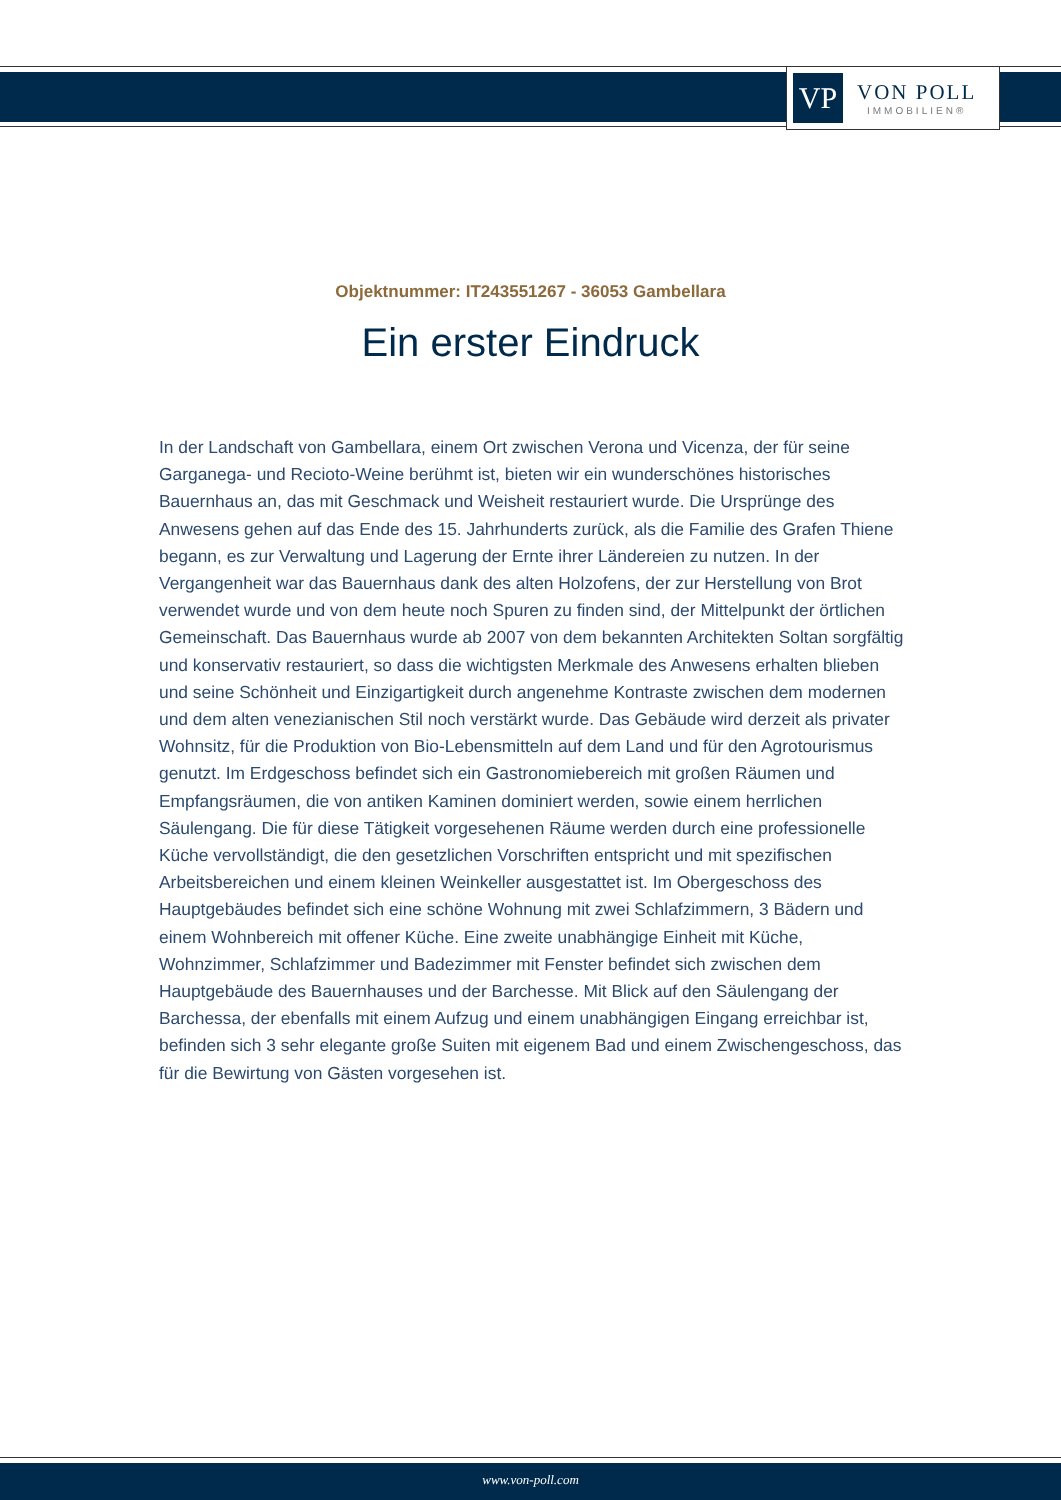VP
VON POLL
IMMOBILIEN®
Objektnummer: IT243551267 - 36053 Gambellara
Ein erster Eindruck
In der Landschaft von Gambellara, einem Ort zwischen Verona und Vicenza, der für seine Garganega- und Recioto-Weine berühmt ist, bieten wir ein wunderschönes historisches Bauernhaus an, das mit Geschmack und Weisheit restauriert wurde. Die Ursprünge des Anwesens gehen auf das Ende des 15. Jahrhunderts zurück, als die Familie des Grafen Thiene begann, es zur Verwaltung und Lagerung der Ernte ihrer Ländereien zu nutzen. In der Vergangenheit war das Bauernhaus dank des alten Holzofens, der zur Herstellung von Brot verwendet wurde und von dem heute noch Spuren zu finden sind, der Mittelpunkt der örtlichen Gemeinschaft. Das Bauernhaus wurde ab 2007 von dem bekannten Architekten Soltan sorgfältig und konservativ restauriert, so dass die wichtigsten Merkmale des Anwesens erhalten blieben und seine Schönheit und Einzigartigkeit durch angenehme Kontraste zwischen dem modernen und dem alten venezianischen Stil noch verstärkt wurde. Das Gebäude wird derzeit als privater Wohnsitz, für die Produktion von Bio-Lebensmitteln auf dem Land und für den Agrotourismus genutzt. Im Erdgeschoss befindet sich ein Gastronomiebereich mit großen Räumen und Empfangsräumen, die von antiken Kaminen dominiert werden, sowie einem herrlichen Säulengang. Die für diese Tätigkeit vorgesehenen Räume werden durch eine professionelle Küche vervollständigt, die den gesetzlichen Vorschriften entspricht und mit spezifischen Arbeitsbereichen und einem kleinen Weinkeller ausgestattet ist. Im Obergeschoss des Hauptgebäudes befindet sich eine schöne Wohnung mit zwei Schlafzimmern, 3 Bädern und einem Wohnbereich mit offener Küche. Eine zweite unabhängige Einheit mit Küche, Wohnzimmer, Schlafzimmer und Badezimmer mit Fenster befindet sich zwischen dem Hauptgebäude des Bauernhauses und der Barchesse. Mit Blick auf den Säulengang der Barchessa, der ebenfalls mit einem Aufzug und einem unabhängigen Eingang erreichbar ist, befinden sich 3 sehr elegante große Suiten mit eigenem Bad und einem Zwischengeschoss, das für die Bewirtung von Gästen vorgesehen ist.
www.von-poll.com